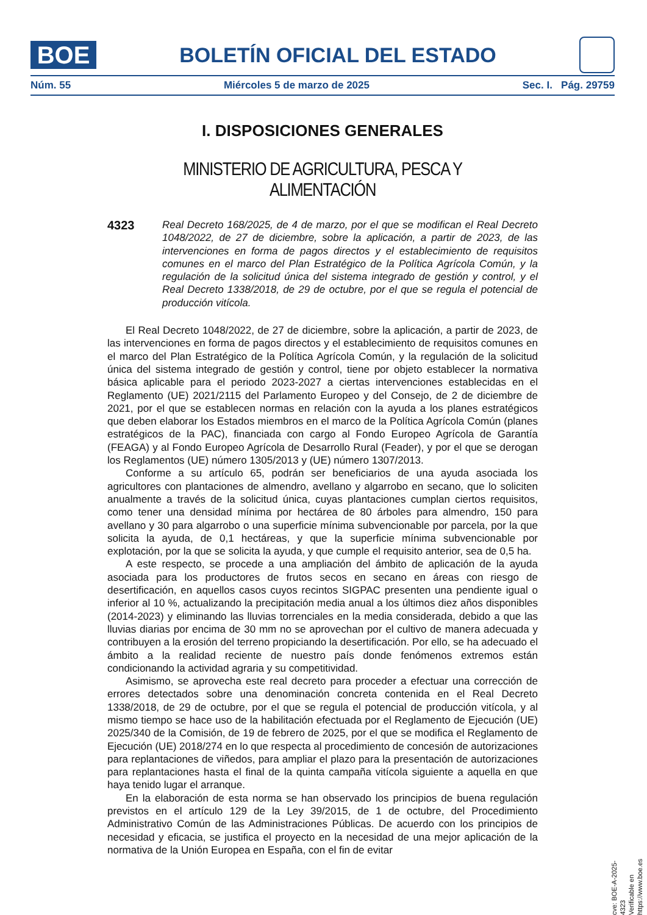BOE
BOLETÍN OFICIAL DEL ESTADO
Núm. 55 Miércoles 5 de marzo de 2025 Sec. I. Pág. 29759
I. DISPOSICIONES GENERALES
MINISTERIO DE AGRICULTURA, PESCA Y ALIMENTACIÓN
4323
Real Decreto 168/2025, de 4 de marzo, por el que se modifican el Real Decreto 1048/2022, de 27 de diciembre, sobre la aplicación, a partir de 2023, de las intervenciones en forma de pagos directos y el establecimiento de requisitos comunes en el marco del Plan Estratégico de la Política Agrícola Común, y la regulación de la solicitud única del sistema integrado de gestión y control, y el Real Decreto 1338/2018, de 29 de octubre, por el que se regula el potencial de producción vitícola.
El Real Decreto 1048/2022, de 27 de diciembre, sobre la aplicación, a partir de 2023, de las intervenciones en forma de pagos directos y el establecimiento de requisitos comunes en el marco del Plan Estratégico de la Política Agrícola Común, y la regulación de la solicitud única del sistema integrado de gestión y control, tiene por objeto establecer la normativa básica aplicable para el periodo 2023-2027 a ciertas intervenciones establecidas en el Reglamento (UE) 2021/2115 del Parlamento Europeo y del Consejo, de 2 de diciembre de 2021, por el que se establecen normas en relación con la ayuda a los planes estratégicos que deben elaborar los Estados miembros en el marco de la Política Agrícola Común (planes estratégicos de la PAC), financiada con cargo al Fondo Europeo Agrícola de Garantía (FEAGA) y al Fondo Europeo Agrícola de Desarrollo Rural (Feader), y por el que se derogan los Reglamentos (UE) número 1305/2013 y (UE) número 1307/2013.
Conforme a su artículo 65, podrán ser beneficiarios de una ayuda asociada los agricultores con plantaciones de almendro, avellano y algarrobo en secano, que lo soliciten anualmente a través de la solicitud única, cuyas plantaciones cumplan ciertos requisitos, como tener una densidad mínima por hectárea de 80 árboles para almendro, 150 para avellano y 30 para algarrobo o una superficie mínima subvencionable por parcela, por la que solicita la ayuda, de 0,1 hectáreas, y que la superficie mínima subvencionable por explotación, por la que se solicita la ayuda, y que cumple el requisito anterior, sea de 0,5 ha.
A este respecto, se procede a una ampliación del ámbito de aplicación de la ayuda asociada para los productores de frutos secos en secano en áreas con riesgo de desertificación, en aquellos casos cuyos recintos SIGPAC presenten una pendiente igual o inferior al 10 %, actualizando la precipitación media anual a los últimos diez años disponibles (2014-2023) y eliminando las lluvias torrenciales en la media considerada, debido a que las lluvias diarias por encima de 30 mm no se aprovechan por el cultivo de manera adecuada y contribuyen a la erosión del terreno propiciando la desertificación. Por ello, se ha adecuado el ámbito a la realidad reciente de nuestro país donde fenómenos extremos están condicionando la actividad agraria y su competitividad.
Asimismo, se aprovecha este real decreto para proceder a efectuar una corrección de errores detectados sobre una denominación concreta contenida en el Real Decreto 1338/2018, de 29 de octubre, por el que se regula el potencial de producción vitícola, y al mismo tiempo se hace uso de la habilitación efectuada por el Reglamento de Ejecución (UE) 2025/340 de la Comisión, de 19 de febrero de 2025, por el que se modifica el Reglamento de Ejecución (UE) 2018/274 en lo que respecta al procedimiento de concesión de autorizaciones para replantaciones de viñedos, para ampliar el plazo para la presentación de autorizaciones para replantaciones hasta el final de la quinta campaña vitícola siguiente a aquella en que haya tenido lugar el arranque.
En la elaboración de esta norma se han observado los principios de buena regulación previstos en el artículo 129 de la Ley 39/2015, de 1 de octubre, del Procedimiento Administrativo Común de las Administraciones Públicas. De acuerdo con los principios de necesidad y eficacia, se justifica el proyecto en la necesidad de una mejor aplicación de la normativa de la Unión Europea en España, con el fin de evitar
cve: BOE-A-2025-4323
Verificable en https://www.boe.es